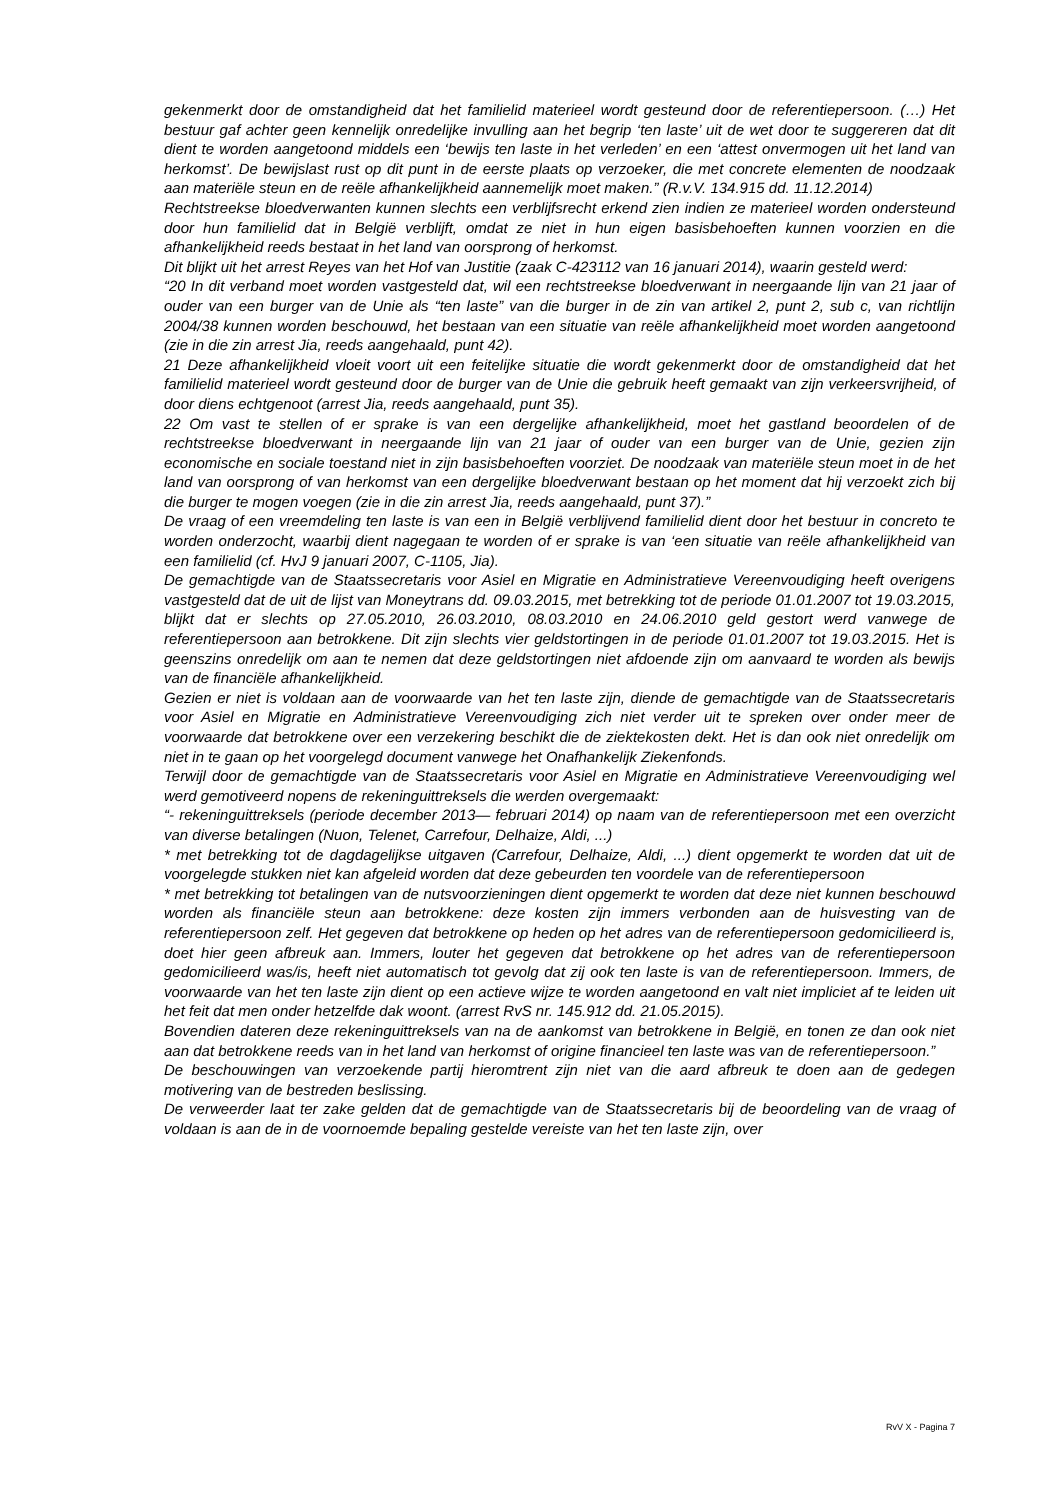gekenmerkt door de omstandigheid dat het familielid materieel wordt gesteund door de referentiepersoon. (…) Het bestuur gaf achter geen kennelijk onredelijke invulling aan het begrip ‘ten laste’ uit de wet door te suggereren dat dit dient te worden aangetoond middels een ‘bewijs ten laste in het verleden’ en een ‘attest onvermogen uit het land van herkomst’. De bewijslast rust op dit punt in de eerste plaats op verzoeker, die met concrete elementen de noodzaak aan materiële steun en de reële afhankelijkheid aannemelijk moet maken.” (R.v.V. 134.915 dd. 11.12.2014)
Rechtstreekse bloedverwanten kunnen slechts een verblijfsrecht erkend zien indien ze materieel worden ondersteund door hun familielid dat in België verblijft, omdat ze niet in hun eigen basisbehoeften kunnen voorzien en die afhankelijkheid reeds bestaat in het land van oorsprong of herkomst.
Dit blijkt uit het arrest Reyes van het Hof van Justitie (zaak C-423112 van 16 januari 2014), waarin gesteld werd:
“20 In dit verband moet worden vastgesteld dat, wil een rechtstreekse bloedverwant in neergaande lijn van 21 jaar of ouder van een burger van de Unie als “ten laste” van die burger in de zin van artikel 2, punt 2, sub c, van richtlijn 2004/38 kunnen worden beschouwd, het bestaan van een situatie van reële afhankelijkheid moet worden aangetoond (zie in die zin arrest Jia, reeds aangehaald, punt 42).
21 Deze afhankelijkheid vloeit voort uit een feitelijke situatie die wordt gekenmerkt door de omstandigheid dat het familielid materieel wordt gesteund door de burger van de Unie die gebruik heeft gemaakt van zijn verkeersvrijheid, of door diens echtgenoot (arrest Jia, reeds aangehaald, punt 35).
22 Om vast te stellen of er sprake is van een dergelijke afhankelijkheid, moet het gastland beoordelen of de rechtstreekse bloedverwant in neergaande lijn van 21 jaar of ouder van een burger van de Unie, gezien zijn economische en sociale toestand niet in zijn basisbehoeften voorziet. De noodzaak van materiële steun moet in de het land van oorsprong of van herkomst van een dergelijke bloedverwant bestaan op het moment dat hij verzoekt zich bij die burger te mogen voegen (zie in die zin arrest Jia, reeds aangehaald, punt 37).”
De vraag of een vreemdeling ten laste is van een in België verblijvend familielid dient door het bestuur in concreto te worden onderzocht, waarbij dient nagegaan te worden of er sprake is van ‘een situatie van reële afhankelijkheid van een familielid (cf. HvJ 9 januari 2007, C-1105, Jia).
De gemachtigde van de Staatssecretaris voor Asiel en Migratie en Administratieve Vereenvoudiging heeft overigens vastgesteld dat de uit de lijst van Moneytrans dd. 09.03.2015, met betrekking tot de periode 01.01.2007 tot 19.03.2015, blijkt dat er slechts op 27.05.2010, 26.03.2010, 08.03.2010 en 24.06.2010 geld gestort werd vanwege de referentiepersoon aan betrokkene. Dit zijn slechts vier geldstortingen in de periode 01.01.2007 tot 19.03.2015. Het is geenszins onredelijk om aan te nemen dat deze geldstortingen niet afdoende zijn om aanvaard te worden als bewijs van de financiële afhankelijkheid.
Gezien er niet is voldaan aan de voorwaarde van het ten laste zijn, diende de gemachtigde van de Staatssecretaris voor Asiel en Migratie en Administratieve Vereenvoudiging zich niet verder uit te spreken over onder meer de voorwaarde dat betrokkene over een verzekering beschikt die de ziektekosten dekt. Het is dan ook niet onredelijk om niet in te gaan op het voorgelegd document vanwege het Onafhankelijk Ziekenfonds.
Terwijl door de gemachtigde van de Staatssecretaris voor Asiel en Migratie en Administratieve Vereenvoudiging wel werd gemotiveerd nopens de rekeninguittreksels die werden overgemaakt:
“- rekeninguittreksels (periode december 2013— februari 2014) op naam van de referentiepersoon met een overzicht van diverse betalingen (Nuon, Telenet, Carrefour, Delhaize, Aldi, ...)
* met betrekking tot de dagdagelijkse uitgaven (Carrefour, Delhaize, Aldi, ...) dient opgemerkt te worden dat uit de voorgelegde stukken niet kan afgeleid worden dat deze gebeurden ten voordele van de referentiepersoon
* met betrekking tot betalingen van de nutsvoorzieningen dient opgemerkt te worden dat deze niet kunnen beschouwd worden als financiële steun aan betrokkene: deze kosten zijn immers verbonden aan de huisvesting van de referentiepersoon zelf. Het gegeven dat betrokkene op heden op het adres van de referentiepersoon gedomicilieerd is, doet hier geen afbreuk aan. Immers, louter het gegeven dat betrokkene op het adres van de referentiepersoon gedomicilieerd was/is, heeft niet automatisch tot gevolg dat zij ook ten laste is van de referentiepersoon. Immers, de voorwaarde van het ten laste zijn dient op een actieve wijze te worden aangetoond en valt niet impliciet af te leiden uit het feit dat men onder hetzelfde dak woont. (arrest RvS nr. 145.912 dd. 21.05.2015).
Bovendien dateren deze rekeninguittreksels van na de aankomst van betrokkene in België, en tonen ze dan ook niet aan dat betrokkene reeds van in het land van herkomst of origine financieel ten laste was van de referentiepersoon.”
De beschouwingen van verzoekende partij hieromtrent zijn niet van die aard afbreuk te doen aan de gedegen motivering van de bestreden beslissing.
De verweerder laat ter zake gelden dat de gemachtigde van de Staatssecretaris bij de beoordeling van de vraag of voldaan is aan de in de voornoemde bepaling gestelde vereiste van het ten laste zijn, over
RvV X - Pagina 7